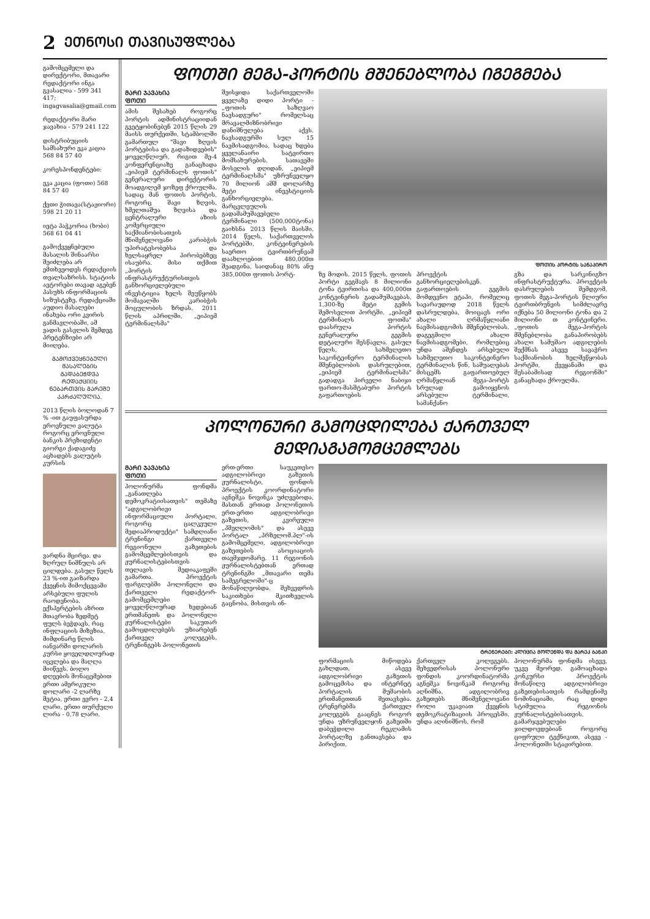2 ᲔᲗᲜᲝᲡᲘ ᲗᲐᲕᲘᲡᲣᲤᲚᲔᲑᲐ
გამომცემელი და დირექტორი, მთავარი რედაქტორი ინგა გვასალია - 599 341 417; ingagvasalia@gmail.com
რედაქტორი მარი ჯავახია - 579 241 122
დისტრიბუციის სამსახური ეკა კაცია 568 84 57 40
კორესპონდენტები:
ეკა კაცია (ფოთი) 568 84 57 40
ქეთი ჭითავა(სტაჟიორი) 598 21 20 11
იეტა პაჭკორია (ხობი) 568 61 04 41
გამოქვეყნებული მასალის შინაარსი შეიძლება არ ემთხვეოდეს რედაქციის თვალსაზრისს. სტატიის ავტორები თავად აგებენ პასუხს ინფორმაციის სიზუსტეზე. რედაქციაში აუდიო მასალები ინახება ორი კვირის განმავლობაში, ამ ვადის გასვლის შემდეგ პრეტენზიები არ მიიღება.
ᲒᲐᲛᲝᲥᲕᲔᲧᲜᲔᲑᲣᲚᲘ ᲛᲐᲡᲐᲚᲔᲑᲘᲡ ᲒᲐᲓᲐᲑᲔᲭᲓᲕᲐ ᲠᲔᲓᲐᲥᲪᲘᲘᲡ ᲜᲔᲑᲐᲠᲗᲕᲘᲡ ᲒᲐᲠᲔᲨᲔ ᲐᲙᲠᲫᲐᲚᲣᲚᲘᲐ.
2013 წლის ბოლოდან 7 % -ით გაუფასურდა ეროვნული ვალუტა როგორც ეროვნული ბანკის პრეზიდენტი გიორგი ქადაგიძე აცხადებს ვალუტის კურსის
ვარდნა მცირეა. და ზღრულ ნიშნულს არ ცილდება. გასულ წელს 23 %-ით გაიზარდა ქვეყნის მიმოქცევაში არსებული ფულის რაოდენობა. ექსპერტების აზრით მთავრობა ზედმეტ ფულს ბეჭდავს, რაც ინფლაციის მიზეზია. მიმდინარე წლის იანვარში დოლარის კურსი ყოველდღიურად იცვლება და მაღლა მიიწევს. ბოლო დღეების მონაცემებით ერთი ამერიკული დოლარი -2 ლარზე მეტია, ერთი ევრო - 2,4 ლარი, ერთი თურქული ლირა - 0,78 ლარი.
ᲤᲝᲗᲨᲘ ᲛᲔᲒᲐ-ᲞᲝᲠᲢᲘᲡ ᲛᲨᲔᲜᲔᲑᲚᲝᲑᲐ ᲘᲒᲔᲒᲛᲔᲑᲐ
ᲛᲐᲠᲘ ᲯᲐᲕᲐᲮᲘᲐ
ᲤᲝᲗᲘ
ამის შესახებ როგორც პორტის ადმინისტრაციიდან გვეტყობინებენ 2015 წლის 29 მაისს თურქეთში, სტამბოლში გამართულ "შავი ზღვის პორტებისა და გადაზიდვების" ყოველწლიურ, რიგით მე-4 კონფერენციაზე განაცხადა „ეიპიემ ტერმინალს ფოთის" გენერალური დირექტორის მოადგილემ ჯოზეფ ქროულმა. სადაც მან ფოთის პორტის, როგორც შავი ზღვის, ხმელთაშუა ზღვისა და ცენტრალური აზიის კომერციული საქმიანობისათვის მნიშვნელოვანი კარიბჭის უპირატესობებსა და ხელსაყრელ პირობებზეც ისაუბრა. მისი თქმით „პორტის ინფრასტრუქტურისთვის განხორციელებული ინვესტიცია ხელს შეუწყობს მომავალში კარიბჭის მოცულობის ზრდას. 2011 წლის აპრილში, „ეიპიემ ტერმინალსმა"
შეისყიდა საქართველოში ყველაზე დიდი პორტი - „ფოთის საზღვაო ნავსადგური" რომელსაც მრავალმიზნობრივი დანიშნულება აქვს. ნავსადგურში სულ 15 ნავმისადგომია, სადაც ხდება ყველანაირი სატვირთო მომსახურების. სათავეში მოსვლის დღიდან, „ეიპიემ ტერმინალსმა" უზრუნველყო 70 მილიონ აშშ დოლარზე მეტი ინვესტიციის განხორციელება. მარცვლეულის გადამამუშავებელი ტერმინალი (500,000ტონა) გაიხსნა 2013 წლის მაისში. 2014 წელს, საქართველოს პორტებში, კონტეინერების საერთო ტვირთბრუნვამ დაახლოებით 480,000თ შეადგინა, საიდანაც 80% ანუ 385,000თ ფოთის პორტ-
ᲤᲝᲗᲘᲡ ᲞᲝᲠᲢᲘᲡ ᲡᲐᲜᲐᲞᲘᲠᲝ
ზე მოდის. 2015 წელს, ფოთის პორტი გეგმავს 8 მილიონი ტონა ტვირთისა და 400,000თ კონტეინერის გადამუშავებას, 1,300-ზე მეტი გემის შემოსვლით პორტში. „ეიპიემ ტერმინალს ფოთმა" დაასრულა პორტის გენერალური გეგმის დეტალური შესწავლა. გასულ წელს, სახმელეთო საკონტეინერო ტერმინალის მშენებლობის დასრულებით, „ეიპიემ ტერმინალსმა" გადადგა პირველი ნაბიჯი ფართო-მასშტაბური პორტის გაფართოების
პროექტის განხორციელებისკენ. გაფართოების გეგმის მომდევნო ეტაპი, რომელიც სავარაუდოდ 2018 წელს დასრულდება, მოიცავს ორი ახალი ღრმაწყლიანი ნავმისადგომის მშენებლობას. დაგეგმილი ახალი ნავმისადგომები, რომლებიც უნდა აშენდეს არსებული სახმელეთო საკონტეინერო ტერმინალის წინ, საშუალებას მისცემს გაფართოებულ ღრმაწყლიან მეგა-პორტს სრულად გამოიყენოს არსებული ტერმინალი, სამანქანო
გზა და სარკინიგზო ინფრასტრუქტურა. პროექტის დასრულების შემდგომ, ფოთის მეგა-პორტის წლიური ტვირთბრუნვის სიმძლავრე იქნება 50 მილიონი ტონა და 2 მილიონი თ კონტეინერი. „ფოთის მეგა-პორტის მშენებლობა განაპირობებს ახალი სამუშაო ადგილების შექმნას ასევე სავაჭრო საქმიანობის ხელშეწყობას პორტში, ქვეყანაში და შესაბამისად რეგიონში" განაცხადა ქროულმა.
ᲞᲝᲚᲝᲜᲣᲠᲘ ᲒᲐᲛᲝᲪᲓᲘᲚᲔᲑᲐ ᲥᲐᲠᲗᲕᲔᲚ ᲛᲔᲓᲘᲐᲒᲐᲛᲝᲛᲪᲔᲛᲚᲔᲑᲡ
ᲛᲐᲠᲘ ᲯᲐᲕᲐᲮᲘᲐ
ᲤᲝᲗᲘ
პოლონურმა ფონდმა „განათლება დემოკრატიისათვის" თემაზე "ადგილობრივი ინფორმაციული პორტალი, როგორც ცალკეული მედიაპროდუქტი" სამდღიანი ტრენინგი ქართველი რეგიონული გაზეთების გამომცემლებისთვის და ჟურნალისტებისთვის თელავის მედიაკაფეში გამართა. პროექტის ფარგლებში პოლონელი და ქართველი რედაქტორ-გამომცემლები ყოველწლიურად ხვდებიან ერთმანეთს და პოლონელი ჟურნალისტები საკუთარ გამოცდილებებს უზიარებენ ქართველ კოლეგებს. ტრენინგებს პოლონეთის
ერთ-ერთი საუკეთესო ადგილობრივი გაზეთის ჟურნალისტი, ფონდის პროექტის კოორდინატორი აგნეშკა ნოვინკა უძღვებოდა, მასთან ერთად პოლონეთის ერთ-ერთი ადგილობრივი გაზეთის, კვირეული „პშეღლომის" და ასევე პორტალ „პრზელომ.პლ"-ის გამომცემელი, ადგილობრივი გაზეთების ასოციაციის თავმჯდომარე. 11 რეგიონის ჟურნალისტებთან ერთად ტრენინგში „მთავარი თემა სამეგრელოში"-ც მონაწილეობდა. შეხვედრის საკითხები მკითხველის გაცნობა, მისთვის ინ-
ᲢᲠᲔᲜᲔᲠᲔᲑᲘ: ᲐᲚᲘᲪᲘᲐ ᲛᲝᲚᲔᲜᲓᲐ ᲓᲐ ᲛᲐᲠᲔᲙ ᲑᲐᲜᲙᲘ
ფორმაციის მიწოდება გახლდათ, ასევე ადგილობრივი გაზეთის გამოცემისა და ინტერნეტ პორტალის მუშაობის ერთმანეთთან შეთავსება. ტრენერებმა ქართველ კოლეგებს გააცნეს როგორ უნდა უზრუნველყონ გაზეთში დაბეჭდილი რეკლამის პორტალზე განთავსება და პირიქით.
ქართველ კოლეგებს. შეხვედრისას პოლონური ფონდის კოორდინატორმა აგნეშკა ნოვინკამ როგორც აღნიშნა, ადგილობრივ გაზეთებს მნიშვნელოვანი როლი უკავიათ ქვეყნის დემოკრატიზაციის პროცესში. უნდა აღინიშნოს, რომ
პოლონურმა ფონდმა ისევე, უკვე მეორედ, გამოაცხადა კონკურსი პროექტის მონაწილე ადგილობრივი გაზეთებისათვის რამდენიმე ნომინაციაში, რაც დიდი სტიმულია რეგიონის ჟურნალისტებისათვის, გამარჯვებულები ჯილდოვდებიან როგორც ციფრული ტექნიკით, ასევე - პოლონეთში სტაჟირებით.